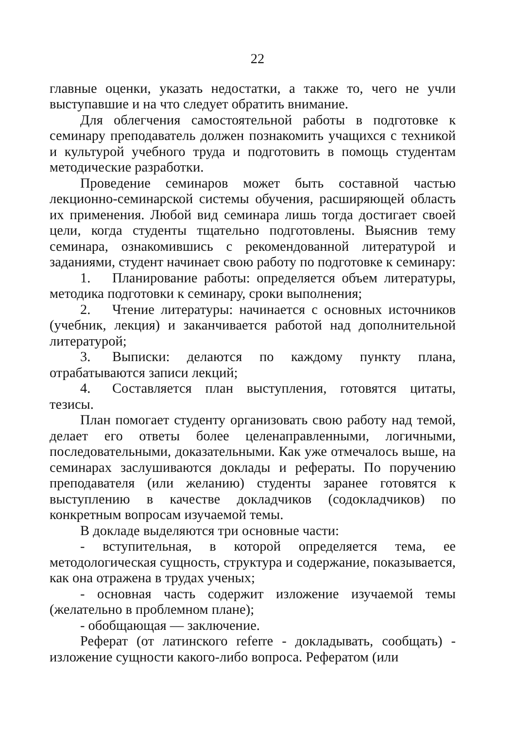22
главные оценки, указать недостатки, а также то, чего не учли выступавшие и на что следует обратить внимание.
Для облегчения самостоятельной работы в подготовке к семинару преподаватель должен познакомить учащихся с техникой и культурой учебного труда и подготовить в помощь студентам методические разработки.
Проведение семинаров может быть составной частью лекционно-семинарской системы обучения, расширяющей область их применения. Любой вид семинара лишь тогда достигает своей цели, когда студенты тщательно подготовлены. Выяснив тему семинара, ознакомившись с рекомендованной литературой и заданиями, студент начинает свою работу по подготовке к семинару:
1. Планирование работы: определяется объем литературы, методика подготовки к семинару, сроки выполнения;
2. Чтение литературы: начинается с основных источников (учебник, лекция) и заканчивается работой над дополнительной литературой;
3. Выписки: делаются по каждому пункту плана, отрабатываются записи лекций;
4. Составляется план выступления, готовятся цитаты, тезисы.
План помогает студенту организовать свою работу над темой, делает его ответы более целенаправленными, логичными, последовательными, доказательными. Как уже отмечалось выше, на семинарах заслушиваются доклады и рефераты. По поручению преподавателя (или желанию) студенты заранее готовятся к выступлению в качестве докладчиков (содокладчиков) по конкретным вопросам изучаемой темы.
В докладе выделяются три основные части:
- вступительная, в которой определяется тема, ее методологическая сущность, структура и содержание, показывается, как она отражена в трудах ученых;
- основная часть содержит изложение изучаемой темы (желательно в проблемном плане);
- обобщающая — заключение.
Реферат (от латинского referre - докладывать, сообщать) - изложение сущности какого-либо вопроса. Рефератом (или